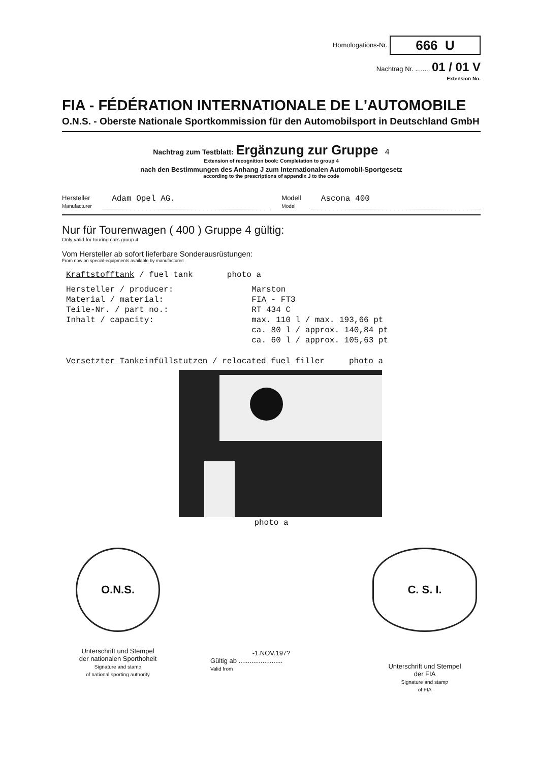Homologations-Nr. 666 U
Nachtrag Nr. ........ 01 / 01 V
Extension No.
FIA - FÉDÉRATION INTERNATIONALE DE L'AUTOMOBILE
O.N.S. - Oberste Nationale Sportkommission für den Automobilsport in Deutschland GmbH
Nachtrag zum Testblatt: Ergänzung zur Gruppe 4
Extension of recognition book: Completation to group 4
nach den Bestimmungen des Anhang J zum Internationalen Automobil-Sportgesetz
according to the prescriptions of appendix J to the code
Hersteller
Manufacturer
Adam Opel AG.
Modell
Model
Ascona 400
Nur für Tourenwagen ( 400 ) Gruppe 4 gültig:
Only valid for touring cars group 4
Vom Hersteller ab sofort lieferbare Sonderausrüstungen:
From now on special-equipments available by manufacturer:
Kraftstofftank / fuel tank photo a
| Hersteller / producer: | Marston |
| Material / material: | FIA - FT3 |
| Teile-Nr. / part no.: | RT 434 C |
| Inhalt / capacity: | max. 110 l / max. 193,66 pt |
| | ca. 80 l / approx. 140,84 pt |
| | ca. 60 l / approx. 105,63 pt |
Versetzter Tankeinfüllstutzen / relocated fuel filler photo a
photo a
O.N.S.
Unterschrift und Stempel
der nationalen Sporthoheit
Signature and stamp
of national sporting authority
-1.NOV.197?
Gültig ab ........................
Valid from
C. S. I.
Unterschrift und Stempel
der FIA
Signature and stamp
of FIA